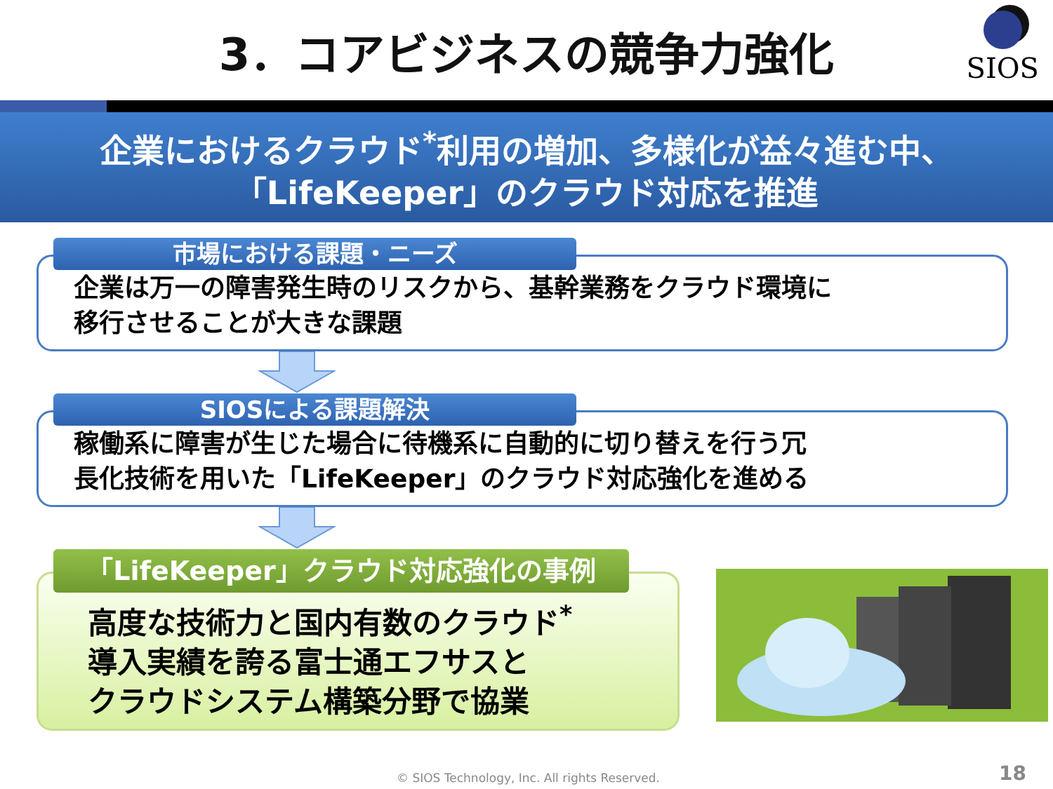3．コアビジネスの競争力強化
SIOS
企業におけるクラウド<sup>*</sup>利用の増加、多様化が益々進む中、
「LifeKeeper」のクラウド対応を推進
市場における課題・ニーズ
企業は万一の障害発生時のリスクから、基幹業務をクラウド環境に
移行させることが大きな課題
SIOSによる課題解決
稼働系に障害が生じた場合に待機系に自動的に切り替えを行う冗
長化技術を用いた「LifeKeeper」のクラウド対応強化を進める
「LifeKeeper」クラウド対応強化の事例
高度な技術力と国内有数のクラウド<sup>*</sup>
導入実績を誇る富士通エフサスと
クラウドシステム構築分野で協業
© SIOS Technology, Inc. All rights Reserved.
18